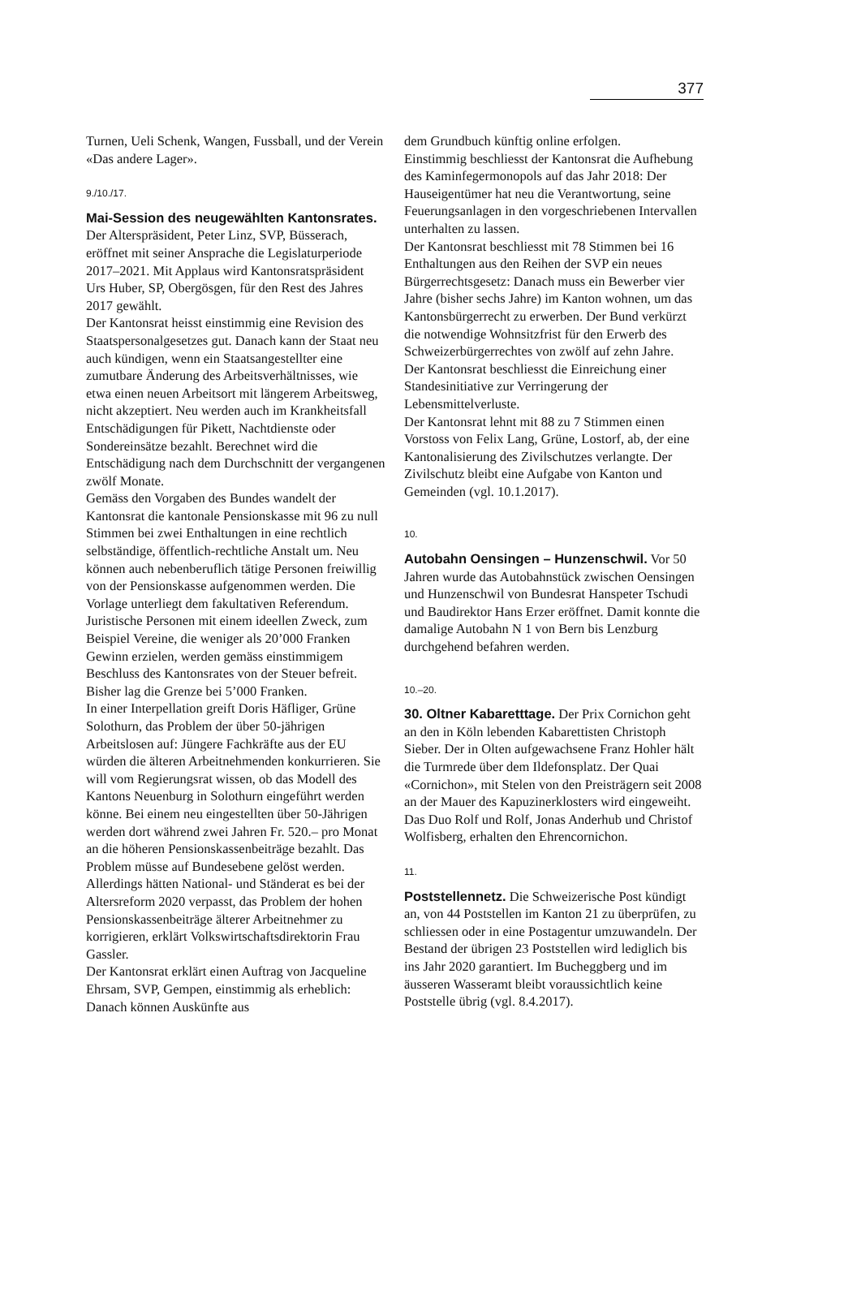377
Turnen, Ueli Schenk, Wangen, Fussball, und der Verein «Das andere Lager».
9./10./17.
Mai-Session des neugewählten Kantonsrates. Der Alterspräsident, Peter Linz, SVP, Büsserach, eröffnet mit seiner Ansprache die Legislaturperiode 2017–2021. Mit Applaus wird Kantonsratspräsident Urs Huber, SP, Obergösgen, für den Rest des Jahres 2017 gewählt.
Der Kantonsrat heisst einstimmig eine Revision des Staatspersonalgesetzes gut. Danach kann der Staat neu auch kündigen, wenn ein Staatsangestellter eine zumutbare Änderung des Arbeitsverhältnisses, wie etwa einen neuen Arbeitsort mit längerem Arbeitsweg, nicht akzeptiert. Neu werden auch im Krankheitsfall Entschädigungen für Pikett, Nachtdienste oder Sondereinsätze bezahlt. Berechnet wird die Entschädigung nach dem Durchschnitt der vergangenen zwölf Monate.
Gemäss den Vorgaben des Bundes wandelt der Kantonsrat die kantonale Pensionskasse mit 96 zu null Stimmen bei zwei Enthaltungen in eine rechtlich selbständige, öffentlich-rechtliche Anstalt um. Neu können auch nebenberuflich tätige Personen freiwillig von der Pensionskasse aufgenommen werden. Die Vorlage unterliegt dem fakultativen Referendum.
Juristische Personen mit einem ideellen Zweck, zum Beispiel Vereine, die weniger als 20’000 Franken Gewinn erzielen, werden gemäss einstimmigem Beschluss des Kantonsrates von der Steuer befreit. Bisher lag die Grenze bei 5’000 Franken.
In einer Interpellation greift Doris Häfliger, Grüne Solothurn, das Problem der über 50-jährigen Arbeitslosen auf: Jüngere Fachkräfte aus der EU würden die älteren Arbeitnehmenden konkurrieren. Sie will vom Regierungsrat wissen, ob das Modell des Kantons Neuenburg in Solothurn eingeführt werden könne. Bei einem neu eingestellten über 50-Jährigen werden dort während zwei Jahren Fr. 520.– pro Monat an die höheren Pensionskassenbeiträge bezahlt. Das Problem müsse auf Bundesebene gelöst werden. Allerdings hätten National- und Ständerat es bei der Altersreform 2020 verpasst, das Problem der hohen Pensionskassenbeiträge älterer Arbeitnehmer zu korrigieren, erklärt Volkswirtschaftsdirektorin Frau Gassler.
Der Kantonsrat erklärt einen Auftrag von Jacqueline Ehrsam, SVP, Gempen, einstimmig als erheblich: Danach können Auskünfte aus
dem Grundbuch künftig online erfolgen.
Einstimmig beschliesst der Kantonsrat die Aufhebung des Kaminfegermonopols auf das Jahr 2018: Der Hauseigentümer hat neu die Verantwortung, seine Feuerungsanlagen in den vorgeschriebenen Intervallen unterhalten zu lassen.
Der Kantonsrat beschliesst mit 78 Stimmen bei 16 Enthaltungen aus den Reihen der SVP ein neues Bürgerrechtsgesetz: Danach muss ein Bewerber vier Jahre (bisher sechs Jahre) im Kanton wohnen, um das Kantonsbürgerrecht zu erwerben. Der Bund verkürzt die notwendige Wohnsitzfrist für den Erwerb des Schweizerbürgerrechtes von zwölf auf zehn Jahre.
Der Kantonsrat beschliesst die Einreichung einer Standesinitiative zur Verringerung der Lebensmittelverluste.
Der Kantonsrat lehnt mit 88 zu 7 Stimmen einen Vorstoss von Felix Lang, Grüne, Lostorf, ab, der eine Kantonalisierung des Zivilschutzes verlangte. Der Zivilschutz bleibt eine Aufgabe von Kanton und Gemeinden (vgl. 10.1.2017).
10.
Autobahn Oensingen – Hunzenschwil. Vor 50 Jahren wurde das Autobahnstück zwischen Oensingen und Hunzenschwil von Bundesrat Hanspeter Tschudi und Baudirektor Hans Erzer eröffnet. Damit konnte die damalige Autobahn N 1 von Bern bis Lenzburg durchgehend befahren werden.
10.–20.
30. Oltner Kabaretttage. Der Prix Cornichon geht an den in Köln lebenden Kabarettisten Christoph Sieber. Der in Olten aufgewachsene Franz Hohler hält die Turmrede über dem Ildefonsplatz. Der Quai «Cornichon», mit Stelen von den Preisträgern seit 2008 an der Mauer des Kapuzinerklosters wird eingeweiht. Das Duo Rolf und Rolf, Jonas Anderhub und Christof Wolfisberg, erhalten den Ehrencornichon.
11.
Poststellennetz. Die Schweizerische Post kündigt an, von 44 Poststellen im Kanton 21 zu überprüfen, zu schliessen oder in eine Postagentur umzuwandeln. Der Bestand der übrigen 23 Poststellen wird lediglich bis ins Jahr 2020 garantiert. Im Bucheggberg und im äusseren Wasseramt bleibt voraussichtlich keine Poststelle übrig (vgl. 8.4.2017).